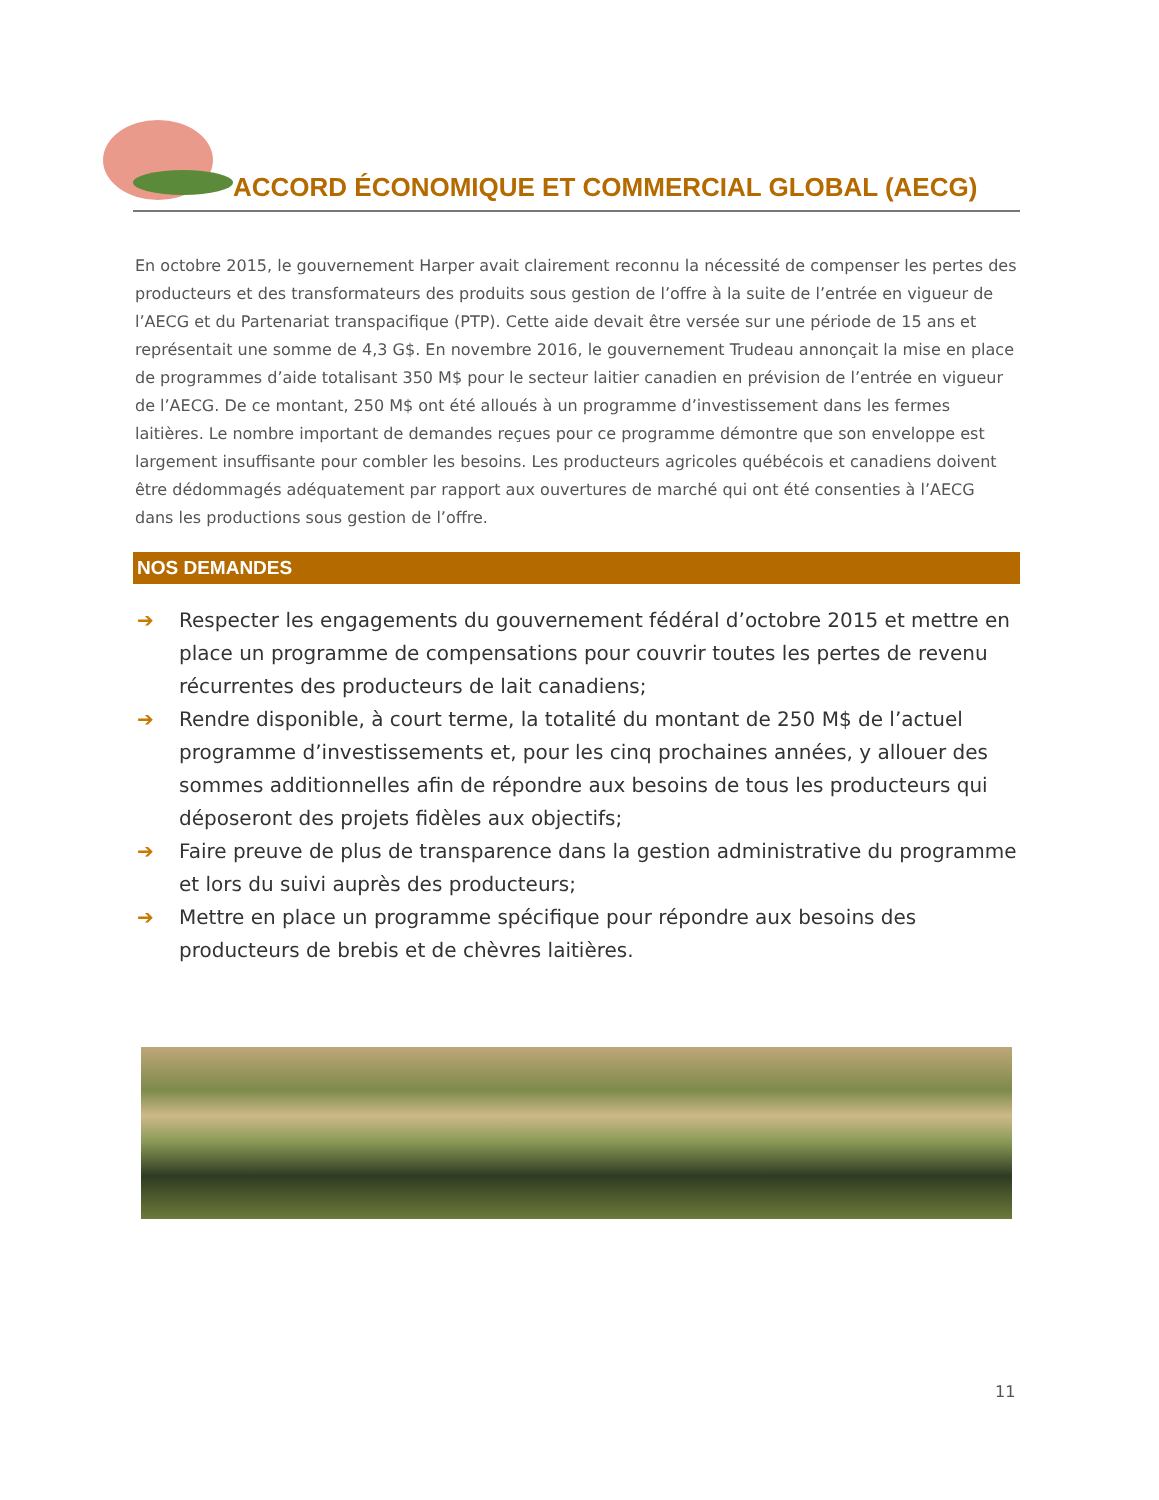ACCORD ÉCONOMIQUE ET COMMERCIAL GLOBAL (AECG)
En octobre 2015, le gouvernement Harper avait clairement reconnu la nécessité de compenser les pertes des producteurs et des transformateurs des produits sous gestion de l’offre à la suite de l’entrée en vigueur de l’AECG et du Partenariat transpacifique (PTP). Cette aide devait être versée sur une période de 15 ans et représentait une somme de 4,3 G$. En novembre 2016, le gouvernement Trudeau annonçait la mise en place de programmes d’aide totalisant 350 M$ pour le secteur laitier canadien en prévision de l’entrée en vigueur de l’AECG. De ce montant, 250 M$ ont été alloués à un programme d’investissement dans les fermes laitières. Le nombre important de demandes reçues pour ce programme démontre que son enveloppe est largement insuffisante pour combler les besoins. Les producteurs agricoles québécois et canadiens doivent être dédommagés adéquatement par rapport aux ouvertures de marché qui ont été consenties à l’AECG dans les productions sous gestion de l’offre.
NOS DEMANDES
➔ Respecter les engagements du gouvernement fédéral d’octobre 2015 et mettre en place un programme de compensations pour couvrir toutes les pertes de revenu récurrentes des producteurs de lait canadiens;
➔ Rendre disponible, à court terme, la totalité du montant de 250 M$ de l’actuel programme d’investissements et, pour les cinq prochaines années, y allouer des sommes additionnelles afin de répondre aux besoins de tous les producteurs qui déposeront des projets fidèles aux objectifs;
➔ Faire preuve de plus de transparence dans la gestion administrative du programme et lors du suivi auprès des producteurs;
➔ Mettre en place un programme spécifique pour répondre aux besoins des producteurs de brebis et de chèvres laitières.
11